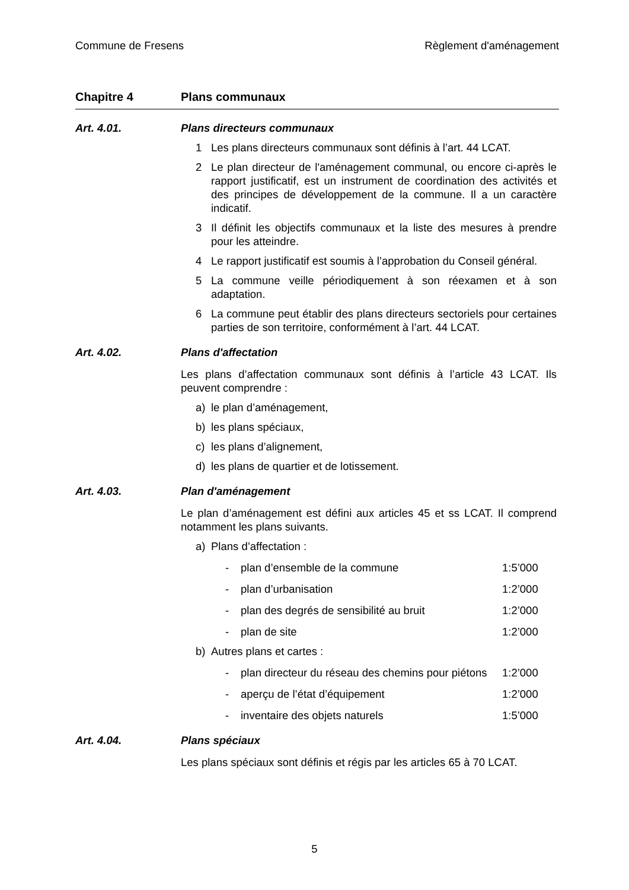Commune de Fresens Règlement d'aménagement
Chapitre 4 Plans communaux
Art. 4.01. Plans directeurs communaux
1 Les plans directeurs communaux sont définis à l’art. 44 LCAT.
2 Le plan directeur de l'aménagement communal, ou encore ci-après le rapport justificatif, est un instrument de coordination des activités et des principes de développement de la commune. Il a un caractère indicatif.
3 Il définit les objectifs communaux et la liste des mesures à prendre pour les atteindre.
4 Le rapport justificatif est soumis à l’approbation du Conseil général.
5 La commune veille périodiquement à son réexamen et à son adaptation.
6 La commune peut établir des plans directeurs sectoriels pour certaines parties de son territoire, conformément à l’art. 44 LCAT.
Art. 4.02. Plans d'affectation
Les plans d’affectation communaux sont définis à l’article 43 LCAT. Ils peuvent comprendre :
a) le plan d’aménagement,
b) les plans spéciaux,
c) les plans d’alignement,
d) les plans de quartier et de lotissement.
Art. 4.03. Plan d'aménagement
Le plan d’aménagement est défini aux articles 45 et ss LCAT. Il comprend notamment les plans suivants.
a) Plans d’affectation :
- plan d’ensemble de la commune 1:5’000
- plan d’urbanisation 1:2’000
- plan des degrés de sensibilité au bruit 1:2’000
- plan de site 1:2’000
b) Autres plans et cartes :
- plan directeur du réseau des chemins pour piétons 1:2’000
- aperçu de l’état d’équipement 1:2’000
- inventaire des objets naturels 1:5’000
Art. 4.04. Plans spéciaux
Les plans spéciaux sont définis et régis par les articles 65 à 70 LCAT.
5